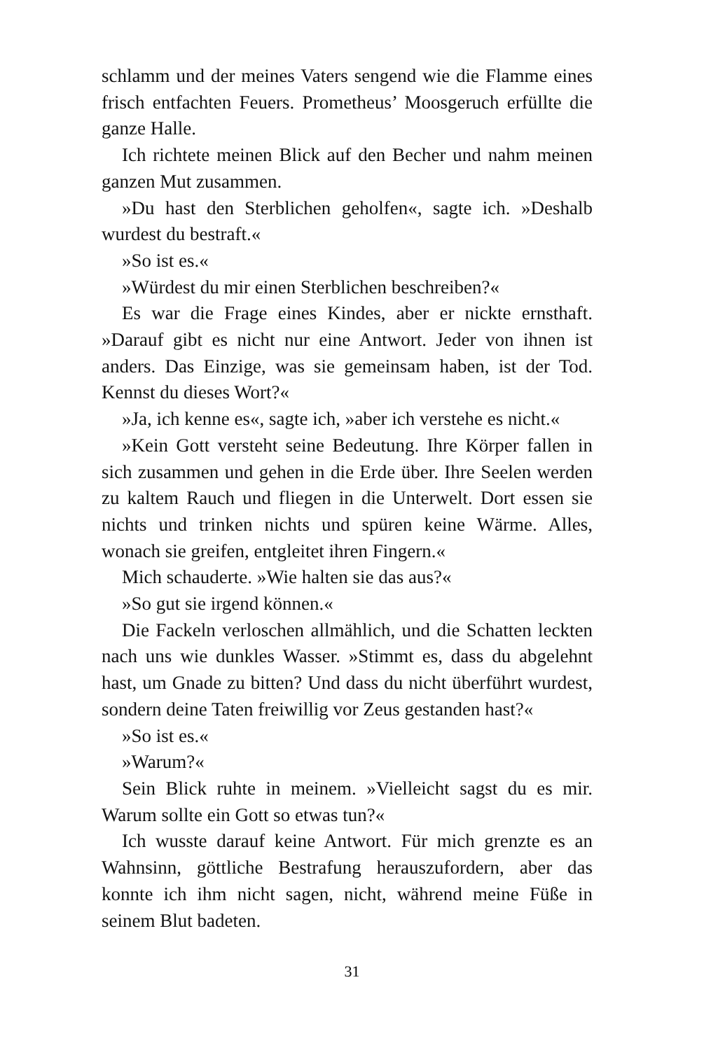schlamm und der meines Vaters sengend wie die Flamme eines frisch entfachten Feuers. Prometheus’ Moosgeruch erfüllte die ganze Halle.
Ich richtete meinen Blick auf den Becher und nahm meinen ganzen Mut zusammen.
»Du hast den Sterblichen geholfen«, sagte ich. »Deshalb wurdest du bestraft.«
»So ist es.«
»Würdest du mir einen Sterblichen beschreiben?«
Es war die Frage eines Kindes, aber er nickte ernsthaft. »Darauf gibt es nicht nur eine Antwort. Jeder von ihnen ist anders. Das Einzige, was sie gemeinsam haben, ist der Tod. Kennst du dieses Wort?«
»Ja, ich kenne es«, sagte ich, »aber ich verstehe es nicht.«
»Kein Gott versteht seine Bedeutung. Ihre Körper fallen in sich zusammen und gehen in die Erde über. Ihre Seelen werden zu kaltem Rauch und fliegen in die Unterwelt. Dort essen sie nichts und trinken nichts und spüren keine Wärme. Alles, wonach sie greifen, entgleitet ihren Fingern.«
Mich schauderte. »Wie halten sie das aus?«
»So gut sie irgend können.«
Die Fackeln verloschen allmählich, und die Schatten leckten nach uns wie dunkles Wasser. »Stimmt es, dass du abgelehnt hast, um Gnade zu bitten? Und dass du nicht überführt wurdest, sondern deine Taten freiwillig vor Zeus gestanden hast?«
»So ist es.«
»Warum?«
Sein Blick ruhte in meinem. »Vielleicht sagst du es mir. Warum sollte ein Gott so etwas tun?«
Ich wusste darauf keine Antwort. Für mich grenzte es an Wahnsinn, göttliche Bestrafung herauszufordern, aber das konnte ich ihm nicht sagen, nicht, während meine Füße in seinem Blut badeten.
31